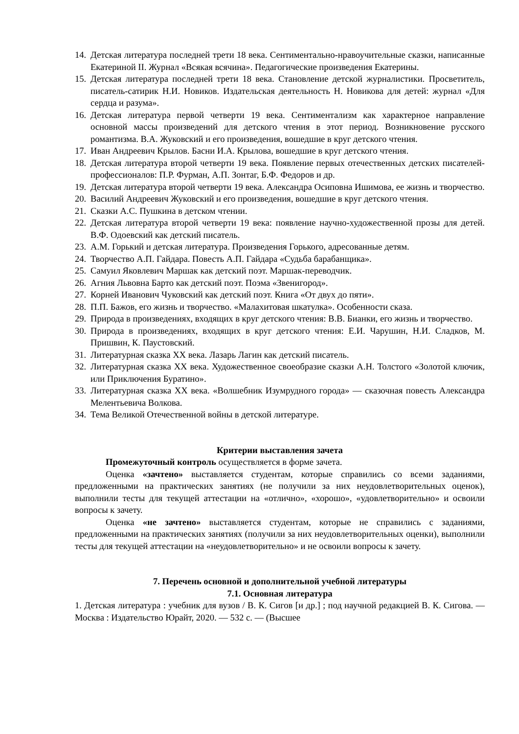14. Детская литература последней трети 18 века. Сентиментально-нравоучительные сказки, написанные Екатериной II. Журнал «Всякая всячина». Педагогические произведения Екатерины.
15. Детская литература последней трети 18 века. Становление детской журналистики. Просветитель, писатель-сатирик Н.И. Новиков. Издательская деятельность Н. Новикова для детей: журнал «Для сердца и разума».
16. Детская литература первой четверти 19 века. Сентиментализм как характерное направление основной массы произведений для детского чтения в этот период. Возникновение русского романтизма. В.А. Жуковский и его произведения, вошедшие в круг детского чтения.
17. Иван Андреевич Крылов. Басни И.А. Крылова, вошедшие в круг детского чтения.
18. Детская литература второй четверти 19 века. Появление первых отечественных детских писателей-профессионалов: П.Р. Фурман, А.П. Зонтаг, Б.Ф. Федоров и др.
19. Детская литература второй четверти 19 века. Александра Осиповна Ишимова, ее жизнь и творчество.
20. Василий Андреевич Жуковский и его произведения, вошедшие в круг детского чтения.
21. Сказки А.С. Пушкина в детском чтении.
22. Детская литература второй четверти 19 века: появление научно-художественной прозы для детей. В.Ф. Одоевский как детский писатель.
23. А.М. Горький и детская литература. Произведения Горького, адресованные детям.
24. Творчество А.П. Гайдара. Повесть А.П. Гайдара «Судьба барабанщика».
25. Самуил Яковлевич Маршак как детский поэт. Маршак-переводчик.
26. Агния Львовна Барто как детский поэт. Поэма «Звенигород».
27. Корней Иванович Чуковский как детский поэт. Книга «От двух до пяти».
28. П.П. Бажов, его жизнь и творчество. «Малахитовая шкатулка». Особенности сказа.
29. Природа в произведениях, входящих в круг детского чтения: В.В. Бианки, его жизнь и творчество.
30. Природа в произведениях, входящих в круг детского чтения: Е.И. Чарушин, Н.И. Сладков, М. Пришвин, К. Паустовский.
31. Литературная сказка XX века. Лазарь Лагин как детский писатель.
32. Литературная сказка XX века. Художественное своеобразие сказки А.Н. Толстого «Золотой ключик, или Приключения Буратино».
33. Литературная сказка XX века. «Волшебник Изумрудного города» — сказочная повесть Александра Мелентьевича Волкова.
34. Тема Великой Отечественной войны в детской литературе.
Критерии выставления зачета
Промежуточный контроль осуществляется в форме зачета.
Оценка «зачтено» выставляется студентам, которые справились со всеми заданиями, предложенными на практических занятиях (не получили за них неудовлетворительных оценок), выполнили тесты для текущей аттестации на «отлично», «хорошо», «удовлетворительно» и освоили вопросы к зачету.
Оценка «не зачтено» выставляется студентам, которые не справились с заданиями, предложенными на практических занятиях (получили за них неудовлетворительных оценки), выполнили тесты для текущей аттестации на «неудовлетворительно» и не освоили вопросы к зачету.
7. Перечень основной и дополнительной учебной литературы
7.1. Основная литература
1. Детская литература : учебник для вузов / В. К. Сигов [и др.] ; под научной редакцией В. К. Сигова. — Москва : Издательство Юрайт, 2020. — 532 с. — (Высшее